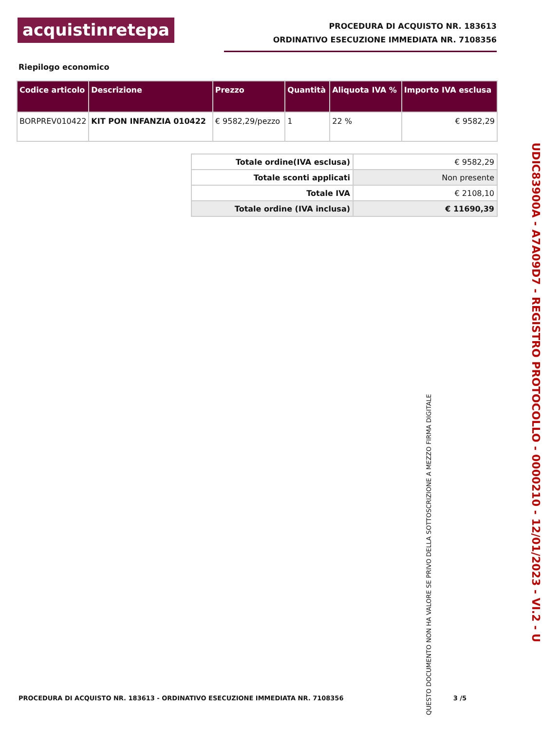acquistinretepa
PROCEDURA DI ACQUISTO NR. 183613
ORDINATIVO ESECUZIONE IMMEDIATA NR. 7108356
Riepilogo economico
| Codice articolo | Descrizione | Prezzo | Quantità | Aliquota IVA % | Importo IVA esclusa |
| --- | --- | --- | --- | --- | --- |
| BORPREV010422 | KIT PON INFANZIA 010422 | € 9582,29/pezzo | 1 | 22 % | € 9582,29 |
| Totale ordine(IVA esclusa) | € 9582,29 |
| Totale sconti applicati | Non presente |
| Totale IVA | € 2108,10 |
| Totale ordine (IVA inclusa) | € 11690,39 |
UDIC83900A - A7A09D7 - REGISTRO PROTOCOLLO - 0000210 - 12/01/2023 - VI.2 - U
QUESTO DOCUMENTO NON HA VALORE SE PRIVO DELLA SOTTOSCRIZIONE A MEZZO FIRMA DIGITALE
PROCEDURA DI ACQUISTO NR. 183613 - ORDINATIVO ESECUZIONE IMMEDIATA NR. 7108356 3 /5